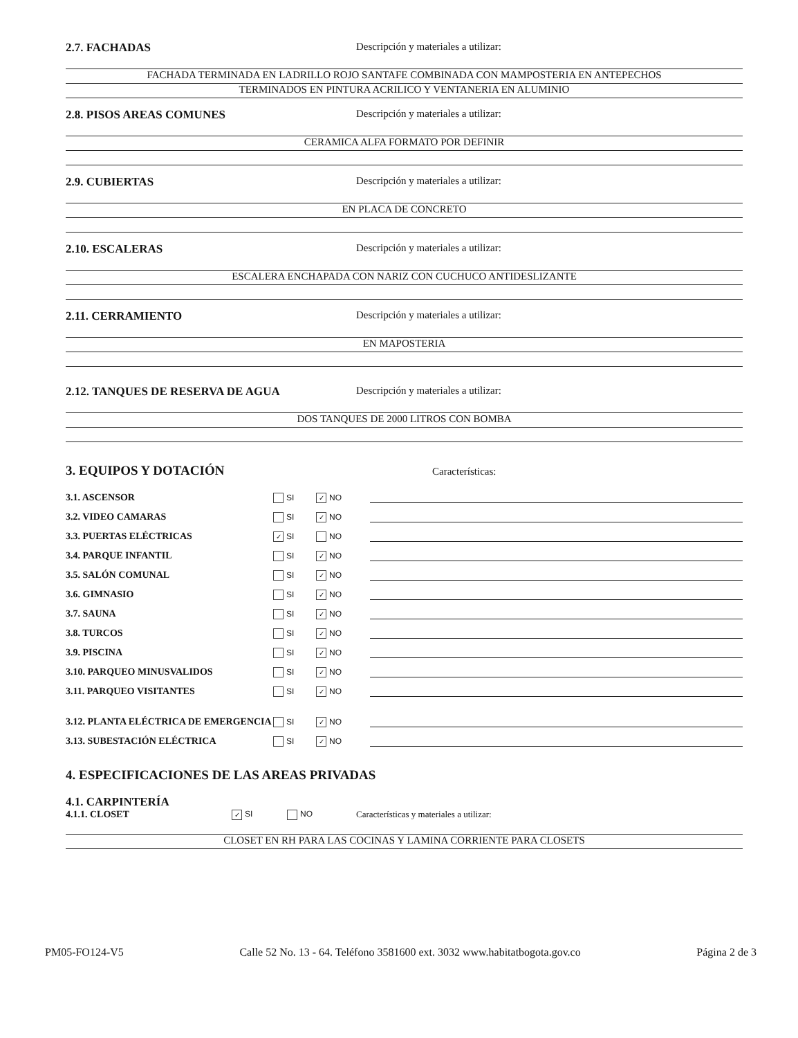2.7. FACHADAS Descripción y materiales a utilizar:
FACHADA TERMINADA EN LADRILLO ROJO SANTAFE COMBINADA CON MAMPOSTERIA EN ANTEPECHOS
TERMINADOS EN PINTURA ACRILICO Y VENTANERIA EN ALUMINIO
2.8. PISOS AREAS COMUNES Descripción y materiales a utilizar:
CERAMICA ALFA FORMATO POR DEFINIR
2.9. CUBIERTAS Descripción y materiales a utilizar:
EN PLACA DE CONCRETO
2.10. ESCALERAS Descripción y materiales a utilizar:
ESCALERA ENCHAPADA CON NARIZ CON CUCHUCO ANTIDESLIZANTE
2.11. CERRAMIENTO Descripción y materiales a utilizar:
EN MAPOSTERIA
2.12. TANQUES DE RESERVA DE AGUA Descripción y materiales a utilizar:
DOS TANQUES DE 2000 LITROS CON BOMBA
3. EQUIPOS Y DOTACIÓN
Características:
3.1. ASCENSOR
SI
✓ NO
3.2. VIDEO CAMARAS
SI
✓ NO
3.3. PUERTAS ELÉCTRICAS
✓ SI
NO
3.4. PARQUE INFANTIL
SI
✓ NO
3.5. SALÓN COMUNAL
SI
✓ NO
3.6. GIMNASIO
SI
✓ NO
3.7. SAUNA
SI
✓ NO
3.8. TURCOS
SI
✓ NO
3.9. PISCINA
SI
✓ NO
3.10. PARQUEO MINUSVALIDOS
SI
✓ NO
3.11. PARQUEO VISITANTES
SI
✓ NO
3.12. PLANTA ELÉCTRICA DE EMERGENCIA
SI
✓ NO
3.13. SUBESTACIÓN ELÉCTRICA
SI
✓ NO
4. ESPECIFICACIONES DE LAS AREAS PRIVADAS
4.1. CARPINTERÍA
4.1.1. CLOSET
✓ SI NO
Características y materiales a utilizar:
CLOSET EN RH PARA LAS COCINAS Y LAMINA CORRIENTE PARA CLOSETS
PM05-FO124-V5 Calle 52 No. 13 - 64. Teléfono 3581600 ext. 3032 www.habitatbogota.gov.co Página 2 de 3